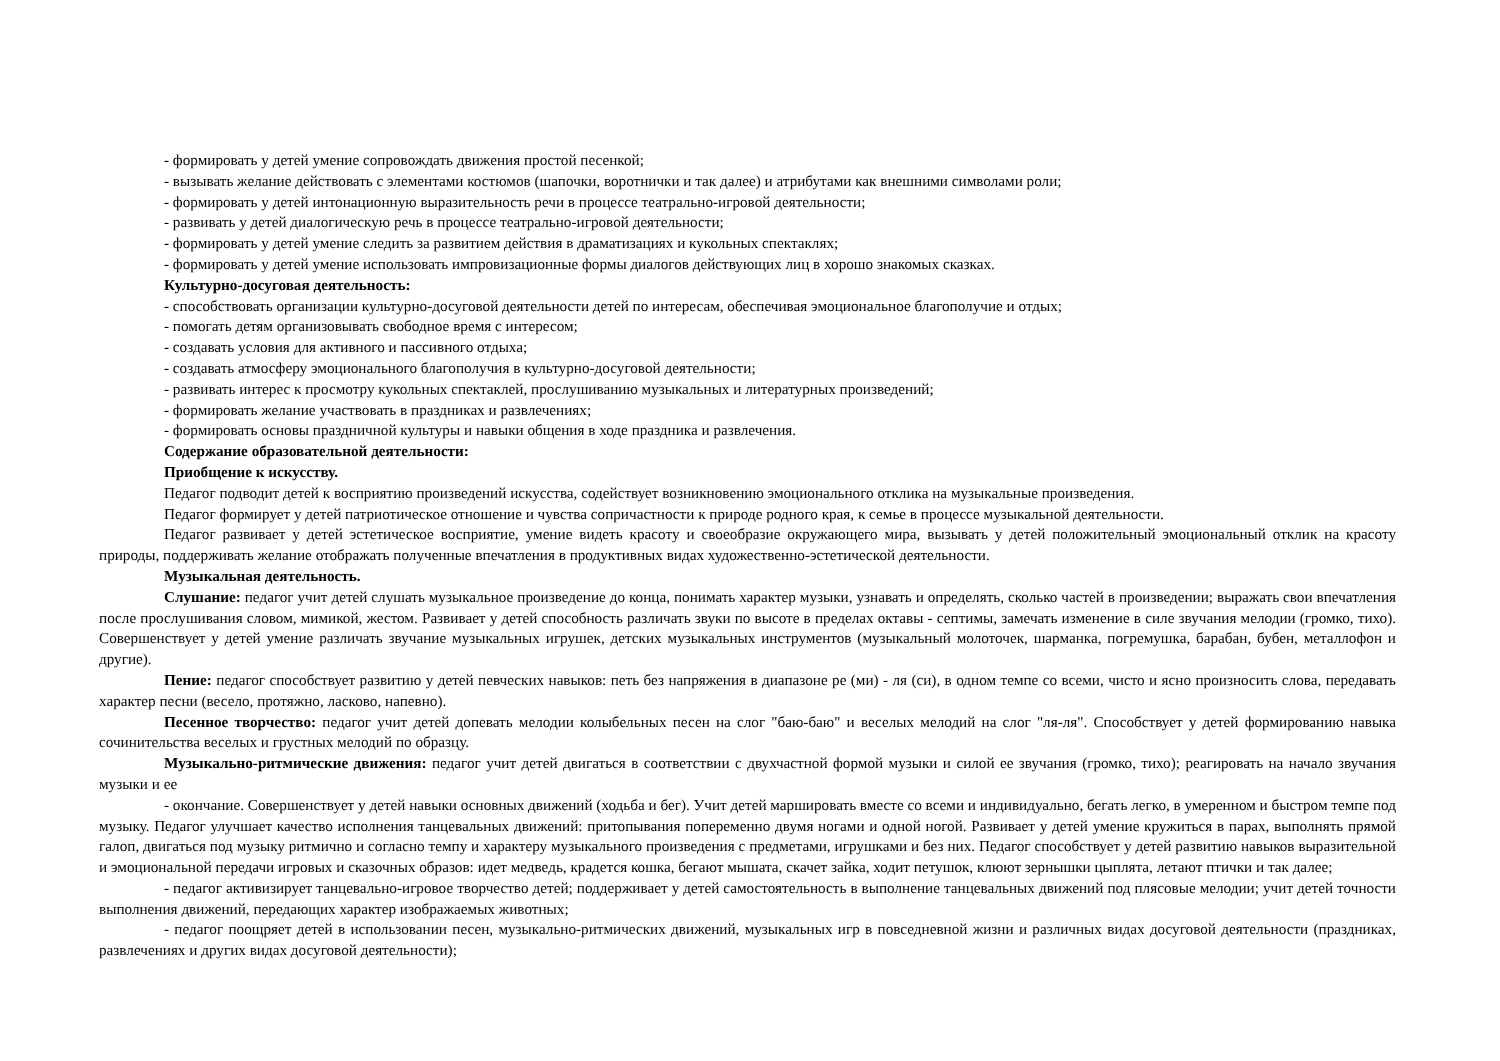- формировать у детей умение сопровождать движения простой песенкой;
- вызывать желание действовать с элементами костюмов (шапочки, воротнички и так далее) и атрибутами как внешними символами роли;
- формировать у детей интонационную выразительность речи в процессе театрально-игровой деятельности;
- развивать у детей диалогическую речь в процессе театрально-игровой деятельности;
- формировать у детей умение следить за развитием действия в драматизациях и кукольных спектаклях;
- формировать у детей умение использовать импровизационные формы диалогов действующих лиц в хорошо знакомых сказках.
Культурно-досуговая деятельность:
- способствовать организации культурно-досуговой деятельности детей по интересам, обеспечивая эмоциональное благополучие и отдых;
- помогать детям организовывать свободное время с интересом;
- создавать условия для активного и пассивного отдыха;
- создавать атмосферу эмоционального благополучия в культурно-досуговой деятельности;
- развивать интерес к просмотру кукольных спектаклей, прослушиванию музыкальных и литературных произведений;
- формировать желание участвовать в праздниках и развлечениях;
- формировать основы праздничной культуры и навыки общения в ходе праздника и развлечения.
Содержание образовательной деятельности:
Приобщение к искусству.
Педагог подводит детей к восприятию произведений искусства, содействует возникновению эмоционального отклика на музыкальные произведения.
Педагог формирует у детей патриотическое отношение и чувства сопричастности к природе родного края, к семье в процессе музыкальной деятельности.
Педагог развивает у детей эстетическое восприятие, умение видеть красоту и своеобразие окружающего мира, вызывать у детей положительный эмоциональный отклик на красоту природы, поддерживать желание отображать полученные впечатления в продуктивных видах художественно-эстетической деятельности.
Музыкальная деятельность.
Слушание: педагог учит детей слушать музыкальное произведение до конца, понимать характер музыки, узнавать и определять, сколько частей в произведении; выражать свои впечатления после прослушивания словом, мимикой, жестом. Развивает у детей способность различать звуки по высоте в пределах октавы - септимы, замечать изменение в силе звучания мелодии (громко, тихо). Совершенствует у детей умение различать звучание музыкальных игрушек, детских музыкальных инструментов (музыкальный молоточек, шарманка, погремушка, барабан, бубен, металлофон и другие).
Пение: педагог способствует развитию у детей певческих навыков: петь без напряжения в диапазоне ре (ми) - ля (си), в одном темпе со всеми, чисто и ясно произносить слова, передавать характер песни (весело, протяжно, ласково, напевно).
Песенное творчество: педагог учит детей допевать мелодии колыбельных песен на слог "баю-баю" и веселых мелодий на слог "ля-ля". Способствует у детей формированию навыка сочинительства веселых и грустных мелодий по образцу.
Музыкально-ритмические движения: педагог учит детей двигаться в соответствии с двухчастной формой музыки и силой ее звучания (громко, тихо); реагировать на начало звучания музыки и ее
- окончание. Совершенствует у детей навыки основных движений (ходьба и бег). Учит детей маршировать вместе со всеми и индивидуально, бегать легко, в умеренном и быстром темпе под музыку. Педагог улучшает качество исполнения танцевальных движений: притопывания попеременно двумя ногами и одной ногой. Развивает у детей умение кружиться в парах, выполнять прямой галоп, двигаться под музыку ритмично и согласно темпу и характеру музыкального произведения с предметами, игрушками и без них. Педагог способствует у детей развитию навыков выразительной и эмоциональной передачи игровых и сказочных образов: идет медведь, крадется кошка, бегают мышата, скачет зайка, ходит петушок, клюют зернышки цыплята, летают птички и так далее;
- педагог активизирует танцевально-игровое творчество детей; поддерживает у детей самостоятельность в выполнение танцевальных движений под плясовые мелодии; учит детей точности выполнения движений, передающих характер изображаемых животных;
- педагог поощряет детей в использовании песен, музыкально-ритмических движений, музыкальных игр в повседневной жизни и различных видах досуговой деятельности (праздниках, развлечениях и других видах досуговой деятельности);